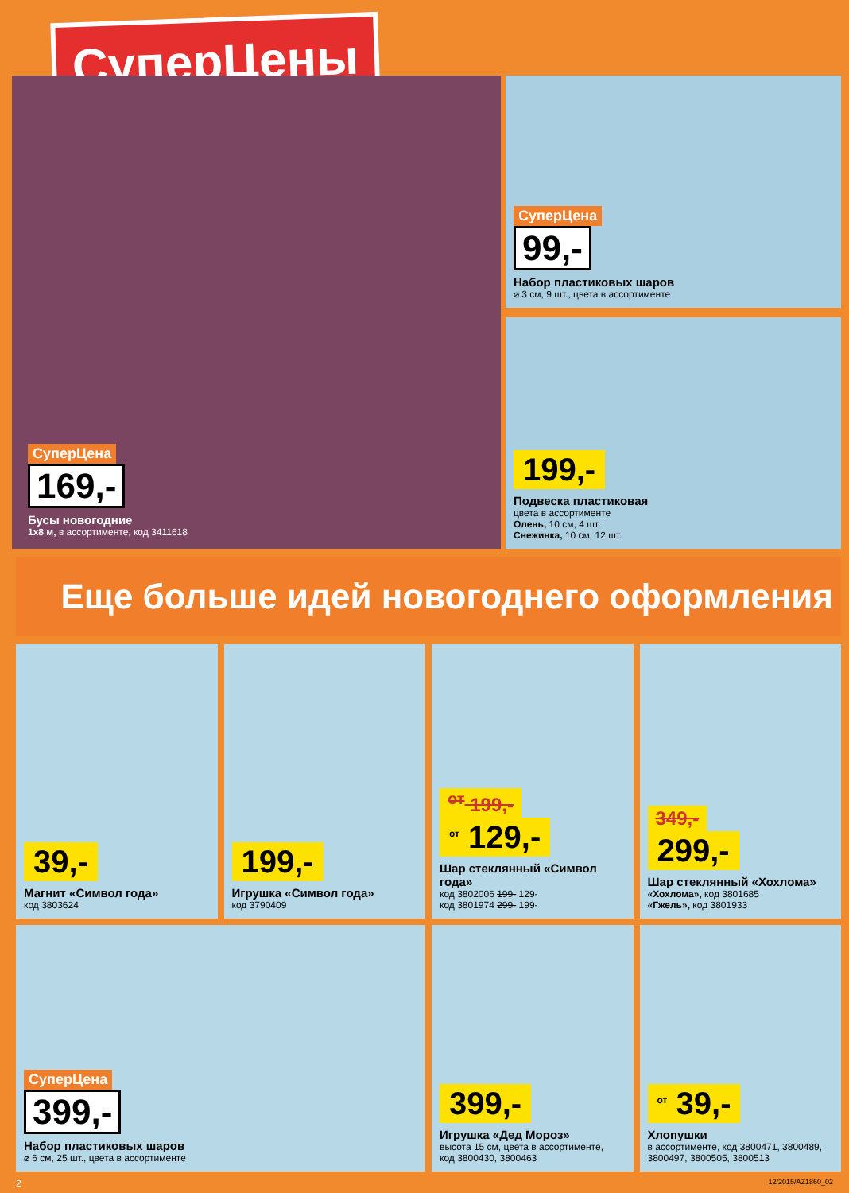СуперЦены
СуперЦена
169,-
Бусы новогодние
1х8 м, в ассортименте, код 3411618
СуперЦена
99,-
Набор пластиковых шаров
⌀ 3 см, 9 шт., цвета в ассортименте
199,-
Подвеска пластиковая
цвета в ассортименте
Олень, 10 см, 4 шт.
Снежинка, 10 см, 12 шт.
Еще больше идей новогоднего оформления
39,-
Магнит «Символ года»
код 3803624
199,-
Игрушка «Символ года»
код 3790409
<sup>от</sup> 199,-
<sup>от</sup> 129,-
Шар стеклянный «Символ года»
код 3802006 199- 129-
код 3801974 299- 199-
349,-
299,-
Шар стеклянный «Хохлома»
«Хохлома», код 3801685
«Гжель», код 3801933
СуперЦена
399,-
Набор пластиковых шаров
⌀ 6 см, 25 шт., цвета в ассортименте
399,-
Игрушка «Дед Мороз»
высота 15 см, цвета в ассортименте,
код 3800430, 3800463
<sup>от</sup> 39,-
Хлопушки
в ассортименте, код 3800471, 3800489,
3800497, 3800505, 3800513
2 12/2015/AZ1860_02